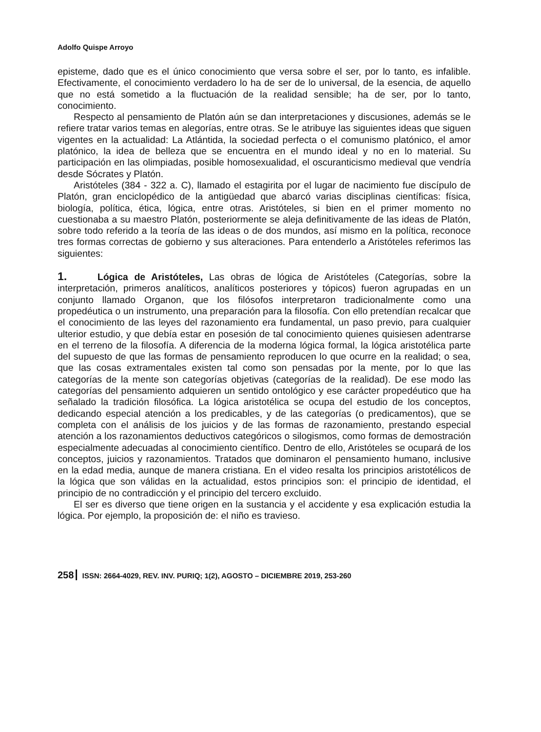Adolfo Quispe Arroyo
episteme, dado que es el único conocimiento que versa sobre el ser, por lo tanto, es infalible. Efectivamente, el conocimiento verdadero lo ha de ser de lo universal, de la esencia, de aquello que no está sometido a la fluctuación de la realidad sensible; ha de ser, por lo tanto, conocimiento.
Respecto al pensamiento de Platón aún se dan interpretaciones y discusiones, además se le refiere tratar varios temas en alegorías, entre otras. Se le atribuye las siguientes ideas que siguen vigentes en la actualidad: La Atlántida, la sociedad perfecta o el comunismo platónico, el amor platónico, la idea de belleza que se encuentra en el mundo ideal y no en lo material. Su participación en las olimpiadas, posible homosexualidad, el oscuranticismo medieval que vendría desde Sócrates y Platón.
Aristóteles (384 - 322 a. C), llamado el estagirita por el lugar de nacimiento fue discípulo de Platón, gran enciclopédico de la antigüedad que abarcó varias disciplinas científicas: física, biología, política, ética, lógica, entre otras. Aristóteles, si bien en el primer momento no cuestionaba a su maestro Platón, posteriormente se aleja definitivamente de las ideas de Platón, sobre todo referido a la teoría de las ideas o de dos mundos, así mismo en la política, reconoce tres formas correctas de gobierno y sus alteraciones. Para entenderlo a Aristóteles referimos las siguientes:
1. Lógica de Aristóteles, Las obras de lógica de Aristóteles (Categorías, sobre la interpretación, primeros analíticos, analíticos posteriores y tópicos) fueron agrupadas en un conjunto llamado Organon, que los filósofos interpretaron tradicionalmente como una propedéutica o un instrumento, una preparación para la filosofía. Con ello pretendían recalcar que el conocimiento de las leyes del razonamiento era fundamental, un paso previo, para cualquier ulterior estudio, y que debía estar en posesión de tal conocimiento quienes quisiesen adentrarse en el terreno de la filosofía. A diferencia de la moderna lógica formal, la lógica aristotélica parte del supuesto de que las formas de pensamiento reproducen lo que ocurre en la realidad; o sea, que las cosas extramentales existen tal como son pensadas por la mente, por lo que las categorías de la mente son categorías objetivas (categorías de la realidad). De ese modo las categorías del pensamiento adquieren un sentido ontológico y ese carácter propedéutico que ha señalado la tradición filosófica. La lógica aristotélica se ocupa del estudio de los conceptos, dedicando especial atención a los predicables, y de las categorías (o predicamentos), que se completa con el análisis de los juicios y de las formas de razonamiento, prestando especial atención a los razonamientos deductivos categóricos o silogismos, como formas de demostración especialmente adecuadas al conocimiento científico. Dentro de ello, Aristóteles se ocupará de los conceptos, juicios y razonamientos. Tratados que dominaron el pensamiento humano, inclusive en la edad media, aunque de manera cristiana. En el video resalta los principios aristotélicos de la lógica que son válidas en la actualidad, estos principios son: el principio de identidad, el principio de no contradicción y el principio del tercero excluido.
El ser es diverso que tiene origen en la sustancia y el accidente y esa explicación estudia la lógica. Por ejemplo, la proposición de: el niño es travieso.
258 ISSN: 2664-4029, REV. INV. PURIQ; 1(2), AGOSTO – DICIEMBRE 2019, 253-260